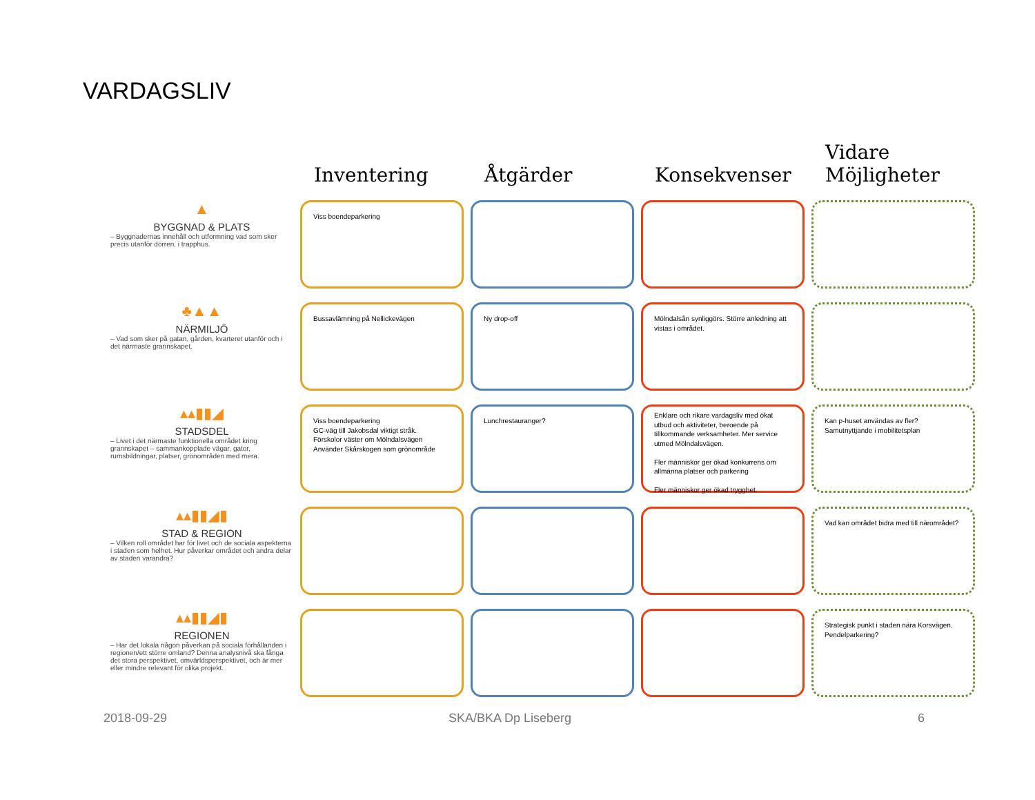VARDAGSLIV
Inventering
Åtgärder
Konsekvenser
Vidare Möjligheter
▲
BYGGNAD & PLATS
– Byggnadernas innehåll och utformning vad som sker precis utanför dörren, i trapphus.
Viss boendeparkering
♣▲▲
NÄRMILJÖ
– Vad som sker på gatan, gården, kvarteret utanför och i det närmaste grannskapet.
Bussavlämning på Nellickevägen
Ny drop-off
Mölndalsån synliggörs. Större anledning att vistas i området.
▴▴▮▮◢
STADSDEL
– Livet i det närmaste funktionella området kring grannskapet – sammankopplade vägar, gator, rumsbildningar, platser, grönområden med mera.
Viss boendeparkering
GC-väg till Jakobsdal viktigt stråk.
Förskolor väster om Mölndalsvägen
Använder Skårskogen som grönområde
Lunchrestauranger?
Enklare och rikare vardagsliv med ökat utbud och aktiviteter, beroende på tillkommande verksamheter. Mer service utmed Mölndalsvägen.
Fler människor ger ökad konkurrens om allmänna platser och parkering
Fler människor ger ökad trygghet.
Kan p-huset användas av fler? Samutnyttjande i mobilitetsplan
▴▴▮▮◢▮
STAD & REGION
– Vilken roll området har för livet och de sociala aspekterna i staden som helhet. Hur påverkar området och andra delar av staden varandra?
Vad kan området bidra med till närområdet?
▴▴▮▮◢▮
REGIONEN
– Har det lokala någon påverkan på sociala förhållanden i regionen/ett större omland? Denna analysnivå ska fånga det stora perspektivet, omvärldsperspektivet, och är mer eller mindre relevant för olika projekt.
Strategisk punkt i staden nära Korsvägen. Pendelparkering?
2018-09-29 SKA/BKA Dp Liseberg 6